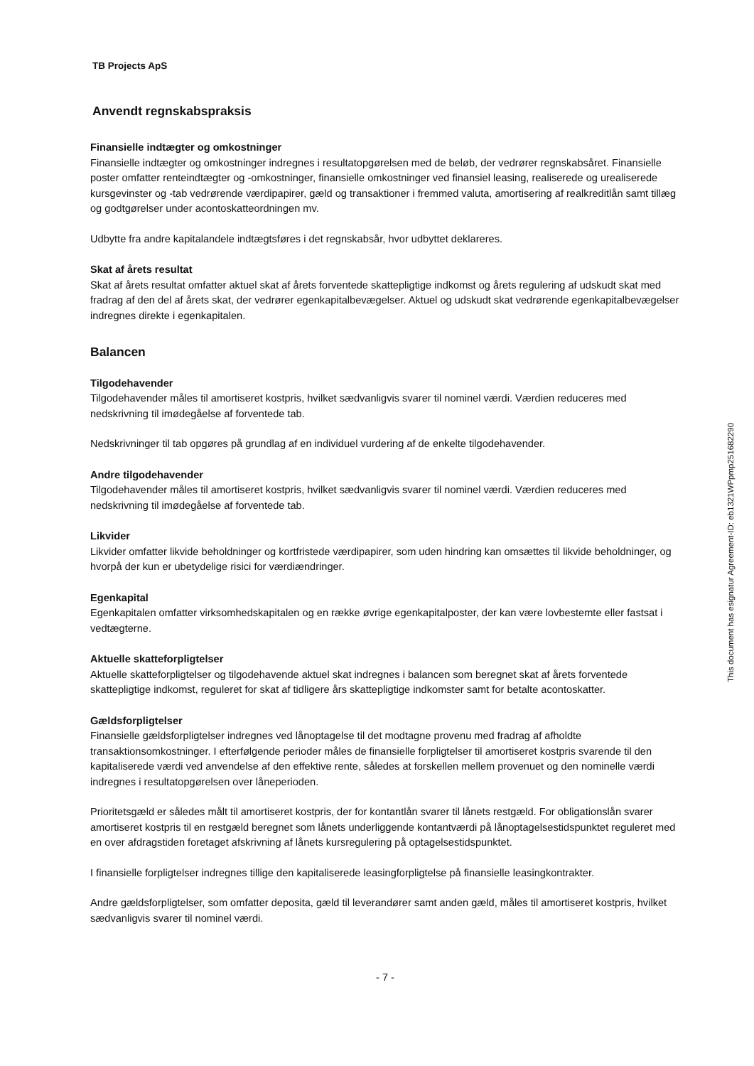TB Projects ApS
Anvendt regnskabspraksis
Finansielle indtægter og omkostninger
Finansielle indtægter og omkostninger indregnes i resultatopgørelsen med de beløb, der vedrører regnskabsåret. Finansielle poster omfatter renteindtægter og -omkostninger, finansielle omkostninger ved finansiel leasing, realiserede og urealiserede kursgevinster og -tab vedrørende værdipapirer, gæld og transaktioner i fremmed valuta, amortisering af realkreditlån samt tillæg og godtgørelser under acontoskatteordningen mv.
Udbytte fra andre kapitalandele indtægtsføres i det regnskabsår, hvor udbyttet deklareres.
Skat af årets resultat
Skat af årets resultat omfatter aktuel skat af årets forventede skattepligtige indkomst og årets regulering af udskudt skat med fradrag af den del af årets skat, der vedrører egenkapitalbevægelser. Aktuel og udskudt skat vedrørende egenkapitalbevægelser indregnes direkte i egenkapitalen.
Balancen
Tilgodehavender
Tilgodehavender måles til amortiseret kostpris, hvilket sædvanligvis svarer til nominel værdi. Værdien reduceres med nedskrivning til imødegåelse af forventede tab.
Nedskrivninger til tab opgøres på grundlag af en individuel vurdering af de enkelte tilgodehavender.
Andre tilgodehavender
Tilgodehavender måles til amortiseret kostpris, hvilket sædvanligvis svarer til nominel værdi. Værdien reduceres med nedskrivning til imødegåelse af forventede tab.
Likvider
Likvider omfatter likvide beholdninger og kortfristede værdipapirer, som uden hindring kan omsættes til likvide beholdninger, og hvorpå der kun er ubetydelige risici for værdiændringer.
Egenkapital
Egenkapitalen omfatter virksomhedskapitalen og en række øvrige egenkapitalposter, der kan være lovbestemte eller fastsat i vedtægterne.
Aktuelle skatteforpligtelser
Aktuelle skatteforpligtelser og tilgodehavende aktuel skat indregnes i balancen som beregnet skat af årets forventede skattepligtige indkomst, reguleret for skat af tidligere års skattepligtige indkomster samt for betalte acontoskatter.
Gældsforpligtelser
Finansielle gældsforpligtelser indregnes ved lånoptagelse til det modtagne provenu med fradrag af afholdte transaktionsomkostninger. I efterfølgende perioder måles de finansielle forpligtelser til amortiseret kostpris svarende til den kapitaliserede værdi ved anvendelse af den effektive rente, således at forskellen mellem provenuet og den nominelle værdi indregnes i resultatopgørelsen over låneperioden.
Prioritetsgæld er således målt til amortiseret kostpris, der for kontantlån svarer til lånets restgæld. For obligationslån svarer amortiseret kostpris til en restgæld beregnet som lånets underliggende kontantværdi på lånoptagelsestidspunktet reguleret med en over afdragstiden foretaget afskrivning af lånets kursregulering på optagelsestidspunktet.
I finansielle forpligtelser indregnes tillige den kapitaliserede leasingforpligtelse på finansielle leasingkontrakter.
Andre gældsforpligtelser, som omfatter deposita, gæld til leverandører samt anden gæld, måles til amortiseret kostpris, hvilket sædvanligvis svarer til nominel værdi.
- 7 -
This document has esignatur Agreement-ID: eb1321WPpmp251682290